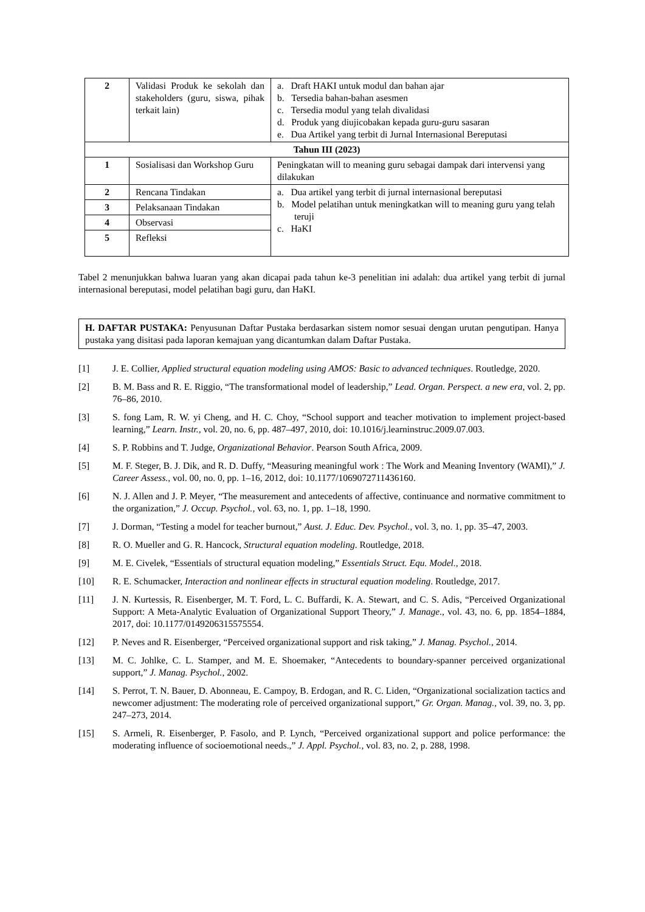| 2 | Validasi Produk ke sekolah dan stakeholders (guru, siswa, pihak terkait lain) | a. Draft HAKI untuk modul dan bahan ajar b. Tersedia bahan-bahan asesmen c. Tersedia modul yang telah divalidasi d. Produk yang diujicobakan kepada guru-guru sasaran e. Dua Artikel yang terbit di Jurnal Internasional Bereputasi |
| Tahun III (2023) | | |
| 1 | Sosialisasi dan Workshop Guru | Peningkatan will to meaning guru sebagai dampak dari intervensi yang dilakukan |
| 2 | Rencana Tindakan | a. Dua artikel yang terbit di jurnal internasional bereputasi b. Model pelatihan untuk meningkatkan will to meaning guru yang telah teruji c. HaKI |
| 3 | Pelaksanaan Tindakan | |
| 4 | Observasi | |
| 5 | Refleksi | |
Tabel 2 menunjukkan bahwa luaran yang akan dicapai pada tahun ke-3 penelitian ini adalah: dua artikel yang terbit di jurnal internasional bereputasi, model pelatihan bagi guru, dan HaKI.
H. DAFTAR PUSTAKA: Penyusunan Daftar Pustaka berdasarkan sistem nomor sesuai dengan urutan pengutipan. Hanya pustaka yang disitasi pada laporan kemajuan yang dicantumkan dalam Daftar Pustaka.
[1] J. E. Collier, Applied structural equation modeling using AMOS: Basic to advanced techniques. Routledge, 2020.
[2] B. M. Bass and R. E. Riggio, “The transformational model of leadership,” Lead. Organ. Perspect. a new era, vol. 2, pp. 76–86, 2010.
[3] S. fong Lam, R. W. yi Cheng, and H. C. Choy, “School support and teacher motivation to implement project-based learning,” Learn. Instr., vol. 20, no. 6, pp. 487–497, 2010, doi: 10.1016/j.learninstruc.2009.07.003.
[4] S. P. Robbins and T. Judge, Organizational Behavior. Pearson South Africa, 2009.
[5] M. F. Steger, B. J. Dik, and R. D. Duffy, “Measuring meaningful work : The Work and Meaning Inventory (WAMI),” J. Career Assess., vol. 00, no. 0, pp. 1–16, 2012, doi: 10.1177/1069072711436160.
[6] N. J. Allen and J. P. Meyer, “The measurement and antecedents of affective, continuance and normative commitment to the organization,” J. Occup. Psychol., vol. 63, no. 1, pp. 1–18, 1990.
[7] J. Dorman, “Testing a model for teacher burnout,” Aust. J. Educ. Dev. Psychol., vol. 3, no. 1, pp. 35–47, 2003.
[8] R. O. Mueller and G. R. Hancock, Structural equation modeling. Routledge, 2018.
[9] M. E. Civelek, “Essentials of structural equation modeling,” Essentials Struct. Equ. Model., 2018.
[10] R. E. Schumacker, Interaction and nonlinear effects in structural equation modeling. Routledge, 2017.
[11] J. N. Kurtessis, R. Eisenberger, M. T. Ford, L. C. Buffardi, K. A. Stewart, and C. S. Adis, “Perceived Organizational Support: A Meta-Analytic Evaluation of Organizational Support Theory,” J. Manage., vol. 43, no. 6, pp. 1854–1884, 2017, doi: 10.1177/0149206315575554.
[12] P. Neves and R. Eisenberger, “Perceived organizational support and risk taking,” J. Manag. Psychol., 2014.
[13] M. C. Johlke, C. L. Stamper, and M. E. Shoemaker, “Antecedents to boundary-spanner perceived organizational support,” J. Manag. Psychol., 2002.
[14] S. Perrot, T. N. Bauer, D. Abonneau, E. Campoy, B. Erdogan, and R. C. Liden, “Organizational socialization tactics and newcomer adjustment: The moderating role of perceived organizational support,” Gr. Organ. Manag., vol. 39, no. 3, pp. 247–273, 2014.
[15] S. Armeli, R. Eisenberger, P. Fasolo, and P. Lynch, “Perceived organizational support and police performance: the moderating influence of socioemotional needs.,” J. Appl. Psychol., vol. 83, no. 2, p. 288, 1998.